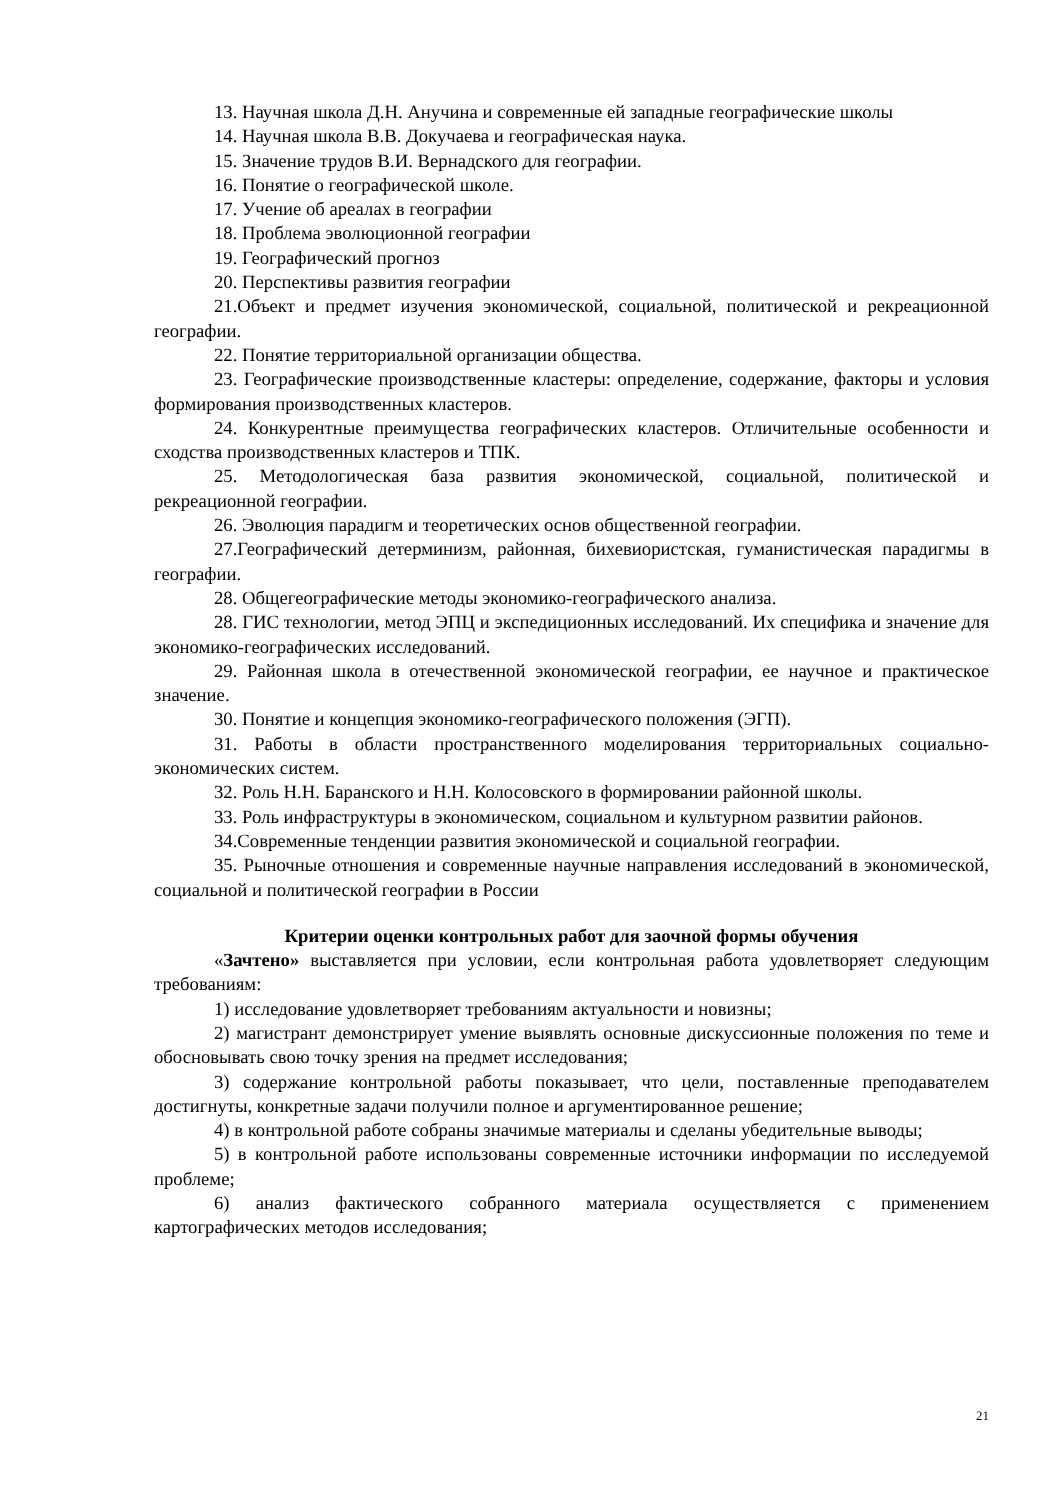13. Научная школа Д.Н. Анучина и современные ей западные географические школы
14. Научная школа В.В. Докучаева и географическая наука.
15. Значение трудов В.И. Вернадского для географии.
16. Понятие о географической школе.
17. Учение об ареалах в географии
18. Проблема эволюционной географии
19. Географический прогноз
20. Перспективы развития географии
21.Объект и предмет изучения экономической, социальной, политической и рекреационной географии.
22. Понятие территориальной организации общества.
23. Географические производственные кластеры: определение, содержание, факторы и условия формирования производственных кластеров.
24. Конкурентные преимущества географических кластеров. Отличительные особенности и сходства производственных кластеров и ТПК.
25. Методологическая база развития экономической, социальной, политической и рекреационной географии.
26. Эволюция парадигм и теоретических основ общественной географии.
27.Географический детерминизм, районная, бихевиористская, гуманистическая парадигмы в географии.
28. Общегеографические методы экономико-географического анализа.
28. ГИС технологии, метод ЭПЦ и экспедиционных исследований. Их специфика и значение для экономико-географических исследований.
29. Районная школа в отечественной экономической географии, ее научное и практическое значение.
30. Понятие и концепция экономико-географического положения (ЭГП).
31. Работы в области пространственного моделирования территориальных социально-экономических систем.
32. Роль Н.Н. Баранского и Н.Н. Колосовского в формировании районной школы.
33. Роль инфраструктуры в экономическом, социальном и культурном развитии районов.
34.Современные тенденции развития экономической и социальной географии.
35. Рыночные отношения и современные научные направления исследований в экономической, социальной и политической географии в России
Критерии оценки контрольных работ для заочной формы обучения
«Зачтено» выставляется при условии, если контрольная работа удовлетворяет следующим требованиям:
1) исследование удовлетворяет требованиям актуальности и новизны;
2) магистрант демонстрирует умение выявлять основные дискуссионные положения по теме и обосновывать свою точку зрения на предмет исследования;
3) содержание контрольной работы показывает, что цели, поставленные преподавателем достигнуты, конкретные задачи получили полное и аргументированное решение;
4) в контрольной работе собраны значимые материалы и сделаны убедительные выводы;
5) в контрольной работе использованы современные источники информации по исследуемой проблеме;
6) анализ фактического собранного материала осуществляется с применением картографических методов исследования;
21